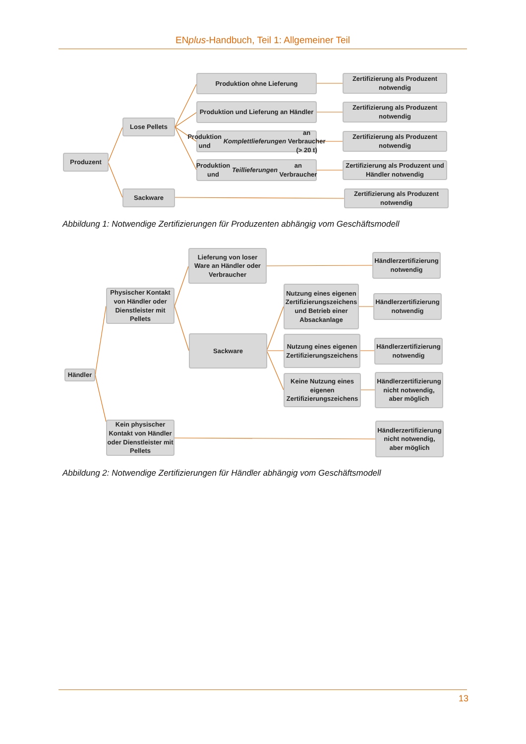ENplus-Handbuch, Teil 1: Allgemeiner Teil
Produzent
Lose Pellets
Sackware
Produktion ohne Lieferung
Produktion und Lieferung an Händler
Produktion und Komplettlieferungen an Verbraucher (> 20 t)
Produktion und Teillieferungen an Verbraucher
Zertifizierung als Produzent notwendig
Zertifizierung als Produzent notwendig
Zertifizierung als Produzent notwendig
Zertifizierung als Produzent und Händler notwendig
Zertifizierung als Produzent notwendig
Abbildung 1: Notwendige Zertifizierungen für Produzenten abhängig vom Geschäftsmodell
Händler
Physischer Kontakt von Händler oder Dienstleister mit Pellets
Kein physischer Kontakt von Händler oder Dienstleister mit Pellets
Lieferung von loser Ware an Händler oder Verbraucher
Sackware
Nutzung eines eigenen Zertifizierungszeichens und Betrieb einer Absackanlage
Nutzung eines eigenen Zertifizierungszeichens
Keine Nutzung eines eigenen Zertifizierungszeichens
Händlerzertifizierung notwendig
Händlerzertifizierung notwendig
Händlerzertifizierung notwendig
Händlerzertifizierung nicht notwendig, aber möglich
Händlerzertifizierung nicht notwendig, aber möglich
Abbildung 2: Notwendige Zertifizierungen für Händler abhängig vom Geschäftsmodell
13